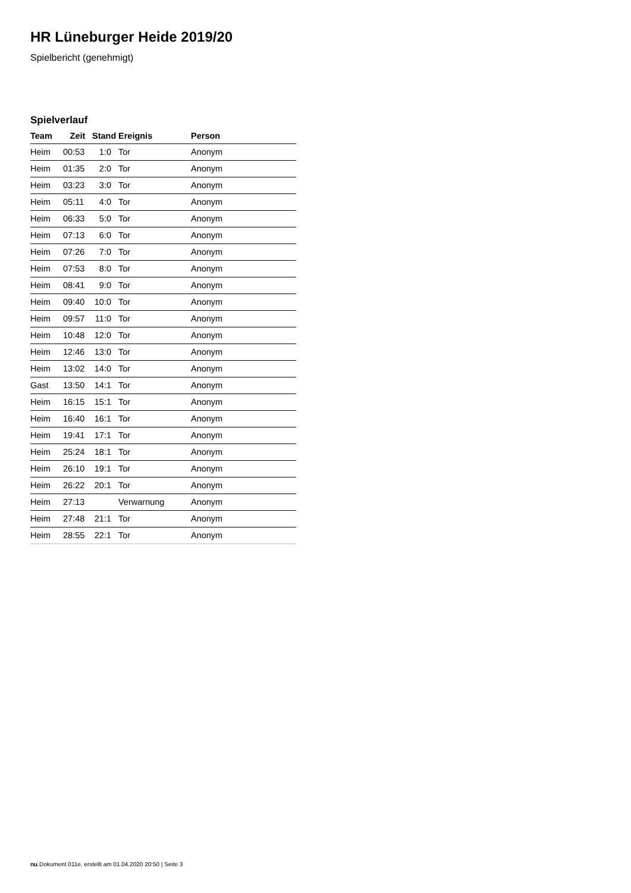HR Lüneburger Heide 2019/20
Spielbericht (genehmigt)
Spielverlauf
| Team | Zeit | Stand | Ereignis | Person |
| --- | --- | --- | --- | --- |
| Heim | 00:53 | 1:0 | Tor | Anonym |
| Heim | 01:35 | 2:0 | Tor | Anonym |
| Heim | 03:23 | 3:0 | Tor | Anonym |
| Heim | 05:11 | 4:0 | Tor | Anonym |
| Heim | 06:33 | 5:0 | Tor | Anonym |
| Heim | 07:13 | 6:0 | Tor | Anonym |
| Heim | 07:26 | 7:0 | Tor | Anonym |
| Heim | 07:53 | 8:0 | Tor | Anonym |
| Heim | 08:41 | 9:0 | Tor | Anonym |
| Heim | 09:40 | 10:0 | Tor | Anonym |
| Heim | 09:57 | 11:0 | Tor | Anonym |
| Heim | 10:48 | 12:0 | Tor | Anonym |
| Heim | 12:46 | 13:0 | Tor | Anonym |
| Heim | 13:02 | 14:0 | Tor | Anonym |
| Gast | 13:50 | 14:1 | Tor | Anonym |
| Heim | 16:15 | 15:1 | Tor | Anonym |
| Heim | 16:40 | 16:1 | Tor | Anonym |
| Heim | 19:41 | 17:1 | Tor | Anonym |
| Heim | 25:24 | 18:1 | Tor | Anonym |
| Heim | 26:10 | 19:1 | Tor | Anonym |
| Heim | 26:22 | 20:1 | Tor | Anonym |
| Heim | 27:13 | | Verwarnung | Anonym |
| Heim | 27:48 | 21:1 | Tor | Anonym |
| Heim | 28:55 | 22:1 | Tor | Anonym |
nu.Dokument 011e, erstellt am 01.04.2020 20:50 | Seite 3